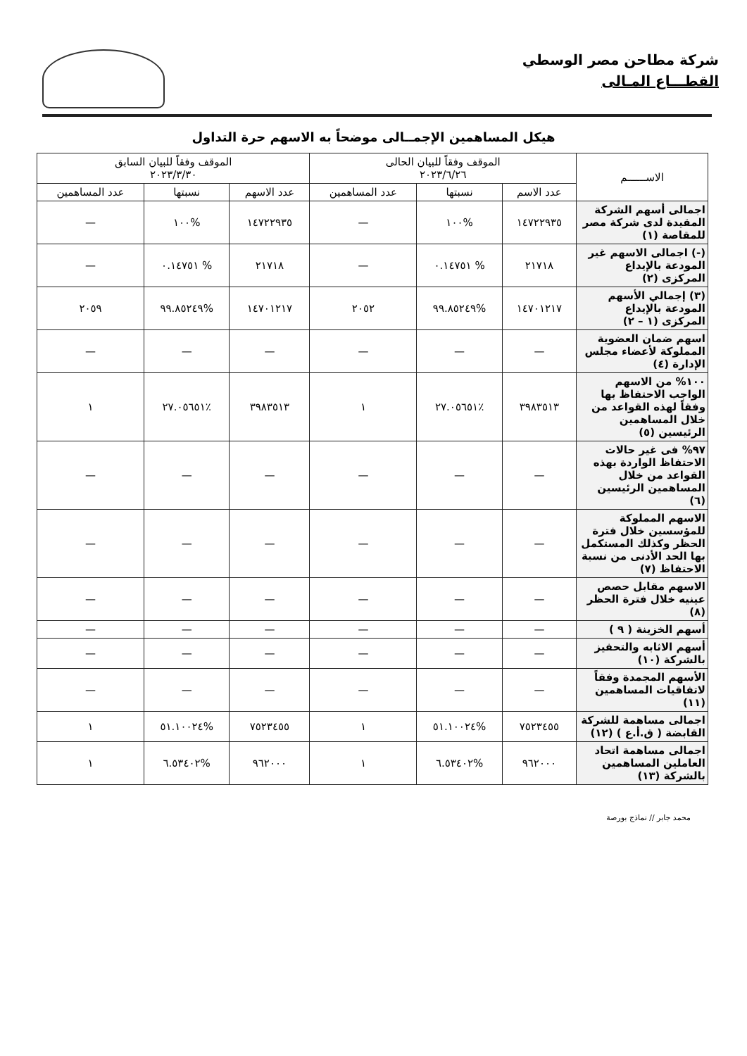شركة مطاحن مصر الوسطي
القطـــاع المـالى
هيكل المساهمين الإجمــالى موضحاً به الاسهم حرة التداول
| الاســــــم | الموقف وفقاً للبيان الحالى ٢٠٢٣/٦/٢٦ | | | الموقف وفقاً للبيان السابق ٢٠٢٣/٣/٣٠ | | |
| --- | --- | --- | --- | --- | --- | --- |
| | عدد الاسم | نسبتها | عدد المساهمين | عدد الاسهم | نسبتها | عدد المساهمين |
| اجمالى أسهم الشركة المقيدة لدى شركة مصر للمقاصة (١) | ١٤٧٢٢٩٣٥ | %١٠٠ | — | ١٤٧٢٢٩٣٥ | %١٠٠ | — |
| (-) اجمالى الاسهم غير المودعة بالإيداع المركزى (٢) | ٢١٧١٨ | % ٠.١٤٧٥١ | — | ٢١٧١٨ | % ٠.١٤٧٥١ | — |
| (٣) إجمالي الأسهم المودعة بالإيداع المركزى (١ – ٢) | ١٤٧٠١٢١٧ | %٩٩.٨٥٢٤٩ | ٢٠٥٢ | ١٤٧٠١٢١٧ | %٩٩.٨٥٢٤٩ | ٢٠٥٩ |
| اسهم ضمان العضوية المملوكة لأعضاء مجلس الإدارة (٤) | — | — | — | — | — | — |
| ١٠٠% من الاسهم الواجب الاحتفاظ بها وفقاً لهذه القواعد من خلال المساهمين الرئيسين (٥) | ٣٩٨٣٥١٣ | ٪٢٧.٠٥٦٥١ | ١ | ٣٩٨٣٥١٣ | ٪٢٧.٠٥٦٥١ | ١ |
| ٩٧% فى غير حالات الاحتفاظ الواردة بهذه القواعد من خلال المساهمين الرئيسين (٦) | — | — | — | — | — | — |
| الاسهم المملوكة للمؤسسين خلال فترة الحظر وكذلك المستكمل بها الحد الأدنى من نسبة الاحتفاظ (٧) | — | — | — | — | — | — |
| الاسهم مقابل حصص عينيه خلال فترة الحظر (٨) | — | — | — | — | — | — |
| أسهم الخزينة ( ٩ ) | — | — | — | — | — | — |
| أسهم الاثابه والتحفيز بالشركة (١٠) | — | — | — | — | — | — |
| الأسهم المجمدة وفقاً لاتفاقيات المساهمين (١١) | — | — | — | — | — | — |
| اجمالى مساهمة للشركة القابضة ( ق.أ.ع ) (١٢) | ٧٥٢٣٤٥٥ | %٥١.١٠٠٢٤ | ١ | ٧٥٢٣٤٥٥ | %٥١.١٠٠٢٤ | ١ |
| اجمالى مساهمة اتحاد العاملين المساهمين بالشركة (١٣) | ٩٦٢٠٠٠ | %٦.٥٣٤٠٢ | ١ | ٩٦٢٠٠٠ | %٦.٥٣٤٠٢ | ١ |
محمد جابر // نماذج بورصة